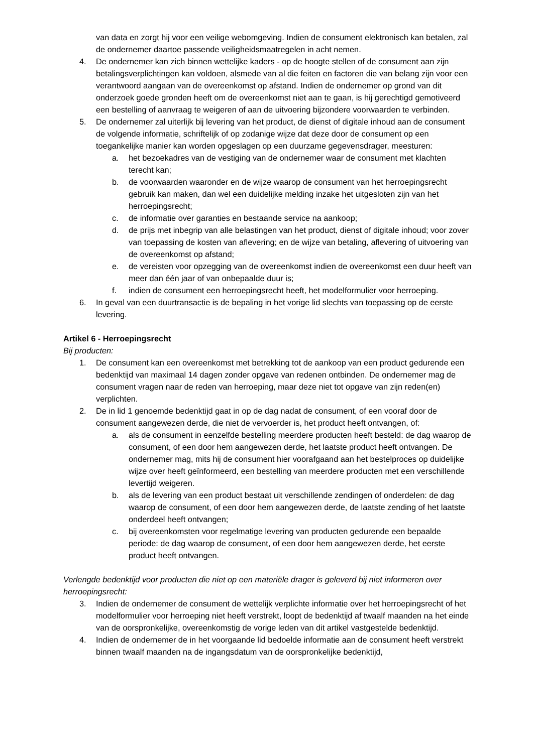van data en zorgt hij voor een veilige webomgeving. Indien de consument elektronisch kan betalen, zal de ondernemer daartoe passende veiligheidsmaatregelen in acht nemen.
4. De ondernemer kan zich binnen wettelijke kaders - op de hoogte stellen of de consument aan zijn betalingsverplichtingen kan voldoen, alsmede van al die feiten en factoren die van belang zijn voor een verantwoord aangaan van de overeenkomst op afstand. Indien de ondernemer op grond van dit onderzoek goede gronden heeft om de overeenkomst niet aan te gaan, is hij gerechtigd gemotiveerd een bestelling of aanvraag te weigeren of aan de uitvoering bijzondere voorwaarden te verbinden.
5. De ondernemer zal uiterlijk bij levering van het product, de dienst of digitale inhoud aan de consument de volgende informatie, schriftelijk of op zodanige wijze dat deze door de consument op een toegankelijke manier kan worden opgeslagen op een duurzame gegevensdrager, meesturen:
a. het bezoekadres van de vestiging van de ondernemer waar de consument met klachten terecht kan;
b. de voorwaarden waaronder en de wijze waarop de consument van het herroepingsrecht gebruik kan maken, dan wel een duidelijke melding inzake het uitgesloten zijn van het herroepingsrecht;
c. de informatie over garanties en bestaande service na aankoop;
d. de prijs met inbegrip van alle belastingen van het product, dienst of digitale inhoud; voor zover van toepassing de kosten van aflevering; en de wijze van betaling, aflevering of uitvoering van de overeenkomst op afstand;
e. de vereisten voor opzegging van de overeenkomst indien de overeenkomst een duur heeft van meer dan één jaar of van onbepaalde duur is;
f. indien de consument een herroepingsrecht heeft, het modelformulier voor herroeping.
6. In geval van een duurtransactie is de bepaling in het vorige lid slechts van toepassing op de eerste levering.
Artikel 6 - Herroepingsrecht
Bij producten:
1. De consument kan een overeenkomst met betrekking tot de aankoop van een product gedurende een bedenktijd van maximaal 14 dagen zonder opgave van redenen ontbinden. De ondernemer mag de consument vragen naar de reden van herroeping, maar deze niet tot opgave van zijn reden(en) verplichten.
2. De in lid 1 genoemde bedenktijd gaat in op de dag nadat de consument, of een vooraf door de consument aangewezen derde, die niet de vervoerder is, het product heeft ontvangen, of:
a. als de consument in eenzelfde bestelling meerdere producten heeft besteld: de dag waarop de consument, of een door hem aangewezen derde, het laatste product heeft ontvangen. De ondernemer mag, mits hij de consument hier voorafgaand aan het bestelproces op duidelijke wijze over heeft geïnformeerd, een bestelling van meerdere producten met een verschillende levertijd weigeren.
b. als de levering van een product bestaat uit verschillende zendingen of onderdelen: de dag waarop de consument, of een door hem aangewezen derde, de laatste zending of het laatste onderdeel heeft ontvangen;
c. bij overeenkomsten voor regelmatige levering van producten gedurende een bepaalde periode: de dag waarop de consument, of een door hem aangewezen derde, het eerste product heeft ontvangen.
Verlengde bedenktijd voor producten die niet op een materiële drager is geleverd bij niet informeren over herroepingsrecht:
3. Indien de ondernemer de consument de wettelijk verplichte informatie over het herroepingsrecht of het modelformulier voor herroeping niet heeft verstrekt, loopt de bedenktijd af twaalf maanden na het einde van de oorspronkelijke, overeenkomstig de vorige leden van dit artikel vastgestelde bedenktijd.
4. Indien de ondernemer de in het voorgaande lid bedoelde informatie aan de consument heeft verstrekt binnen twaalf maanden na de ingangsdatum van de oorspronkelijke bedenktijd,